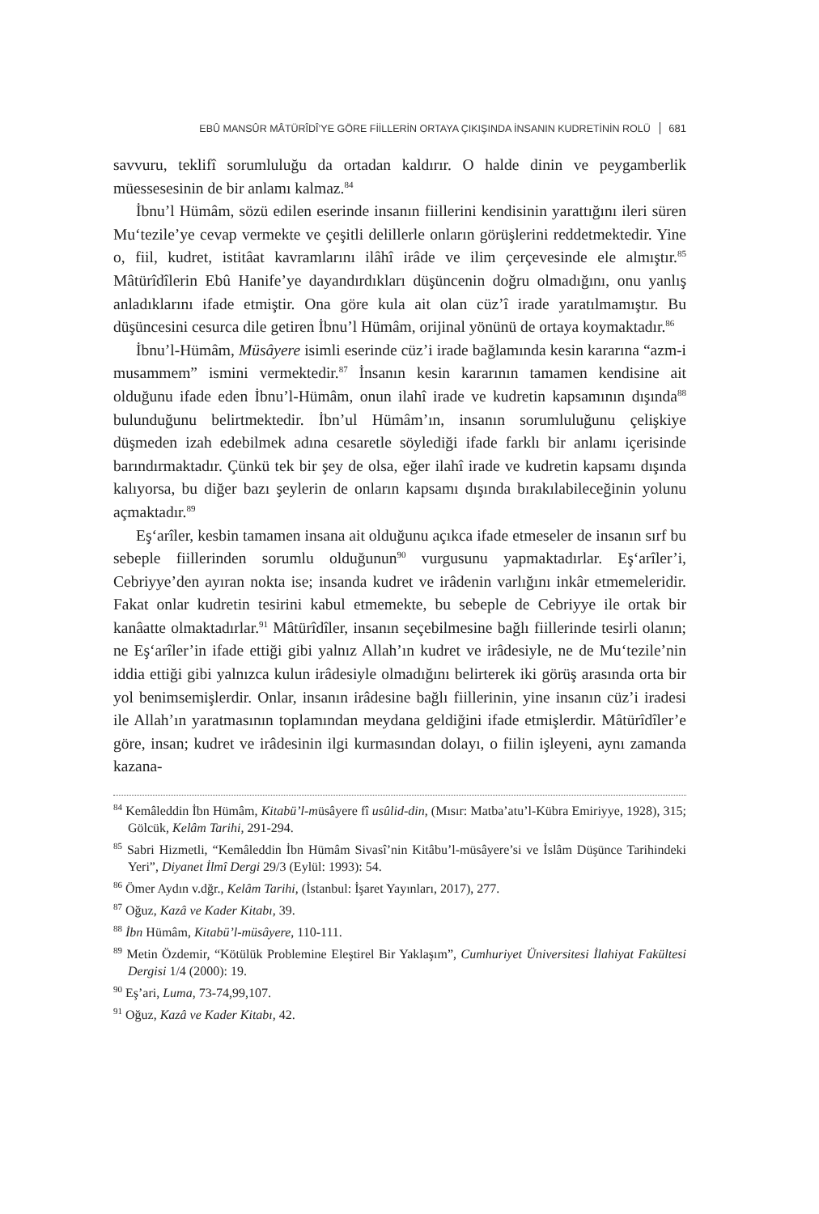EBÛ MANSÛR MÂTÜRÎDÎ’YE GÖRE FİİLLERİN ORTAYA ÇIKIŞINDA İNSANIN KUDRETİNİN ROLÜ 681
savvuru, teklifî sorumluluğu da ortadan kaldırır. O halde dinin ve peygamberlik müessesesinin de bir anlamı kalmaz.<sup>84</sup>
İbnu’l Hümâm, sözü edilen eserinde insanın fiillerini kendisinin yarattığını ileri süren Mu‘tezile’ye cevap vermekte ve çeşitli delillerle onların görüşlerini reddetmektedir. Yine o, fiil, kudret, istitâat kavramlarını ilâhî irâde ve ilim çerçevesinde ele almıştır.<sup>85</sup> Mâtürîdîlerin Ebû Hanife’ye dayandırdıkları düşüncenin doğru olmadığını, onu yanlış anladıklarını ifade etmiştir. Ona göre kula ait olan cüz’î irade yaratılmamıştır. Bu düşüncesini cesurca dile getiren İbnu’l Hümâm, orijinal yönünü de ortaya koymaktadır.<sup>86</sup>
İbnu’l-Hümâm, Müsâyere isimli eserinde cüz’i irade bağlamında kesin kararına “azm-i musammem” ismini vermektedir.<sup>87</sup> İnsanın kesin kararının tamamen kendisine ait olduğunu ifade eden İbnu’l-Hümâm, onun ilahî irade ve kudretin kapsamının dışında<sup>88</sup> bulunduğunu belirtmektedir. İbn’ul Hümâm’ın, insanın sorumluluğunu çelişkiye düşmeden izah edebilmek adına cesaretle söylediği ifade farklı bir anlamı içerisinde barındırmaktadır. Çünkü tek bir şey de olsa, eğer ilahî irade ve kudretin kapsamı dışında kalıyorsa, bu diğer bazı şeylerin de onların kapsamı dışında bırakılabileceğinin yolunu açmaktadır.<sup>89</sup>
Eş‘arîler, kesbin tamamen insana ait olduğunu açıkca ifade etmeseler de insanın sırf bu sebeple fiillerinden sorumlu olduğunun<sup>90</sup> vurgusunu yapmaktadırlar. Eş‘arîler’i, Cebriyye’den ayıran nokta ise; insanda kudret ve irâdenin varlığını inkâr etmemeleridir. Fakat onlar kudretin tesirini kabul etmemekte, bu sebeple de Cebriyye ile ortak bir kanâatte olmaktadırlar.<sup>91</sup> Mâtürîdîler, insanın seçebilmesine bağlı fiillerinde tesirli olanın; ne Eş‘arîler’in ifade ettiği gibi yalnız Allah’ın kudret ve irâdesiyle, ne de Mu‘tezile’nin iddia ettiği gibi yalnızca kulun irâdesiyle olmadığını belirterek iki görüş arasında orta bir yol benimsemişlerdir. Onlar, insanın irâdesine bağlı fiillerinin, yine insanın cüz’i iradesi ile Allah’ın yaratmasının toplamından meydana geldiğini ifade etmişlerdir. Mâtürîdîler’e göre, insan; kudret ve irâdesinin ilgi kurmasından dolayı, o fiilin işleyeni, aynı zamanda kazana-
<sup>84</sup> Kemâleddin İbn Hümâm, Kitabü’l-müsâyere fî usûlid-din, (Mısır: Matba’atu’l-Kübra Emiriyye, 1928), 315; Gölcük, Kelâm Tarihi, 291-294.
<sup>85</sup> Sabri Hizmetli, “Kemâleddin İbn Hümâm Sivasî’nin Kitâbu’l-müsâyere’si ve İslâm Düşünce Tarihindeki Yeri”, Diyanet İlmî Dergi 29/3 (Eylül: 1993): 54.
<sup>86</sup> Ömer Aydın v.dğr., Kelâm Tarihi, (İstanbul: İşaret Yayınları, 2017), 277.
<sup>87</sup> Oğuz, Kazâ ve Kader Kitabı, 39.
<sup>88</sup> İbn Hümâm, Kitabü’l-müsâyere, 110-111.
<sup>89</sup> Metin Özdemir, “Kötülük Problemine Eleştirel Bir Yaklaşım”, Cumhuriyet Üniversitesi İlahiyat Fakültesi Dergisi 1/4 (2000): 19.
<sup>90</sup> Eş’ari, Luma, 73-74,99,107.
<sup>91</sup> Oğuz, Kazâ ve Kader Kitabı, 42.